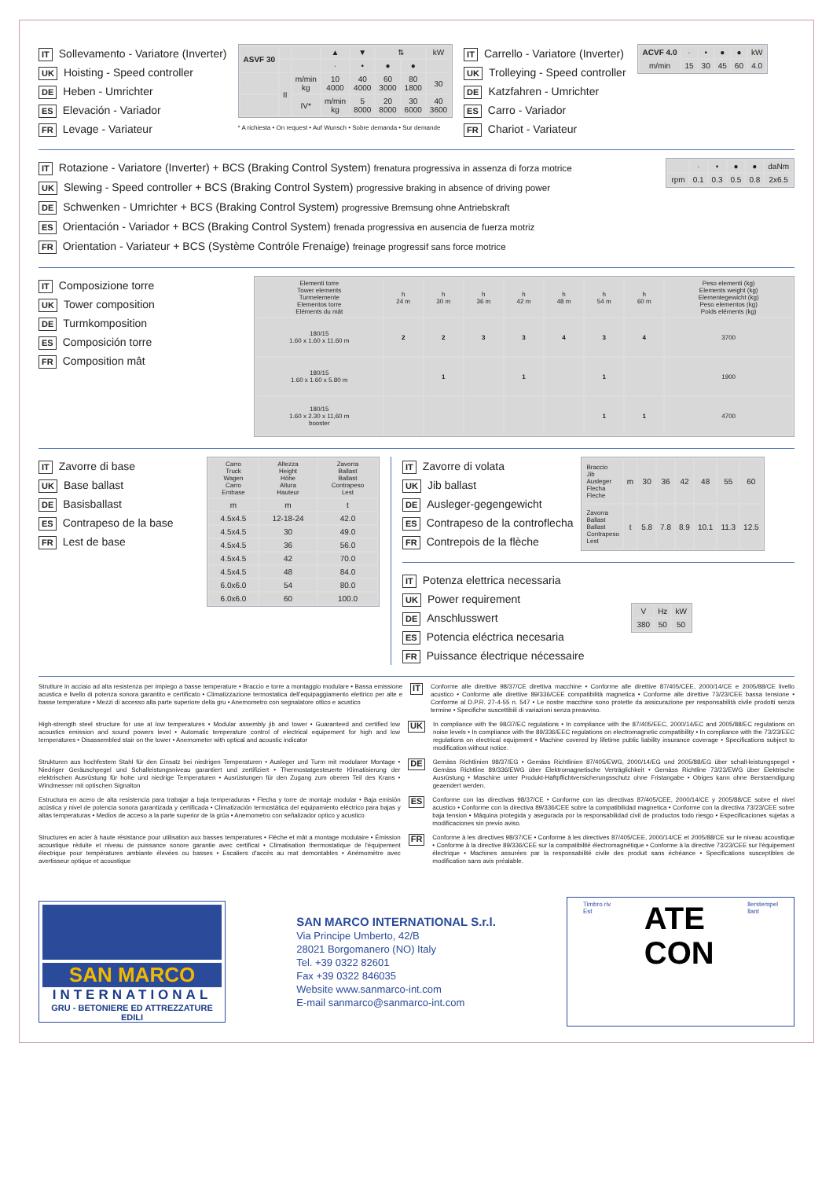IT Sollevamento - Variatore (Inverter)
UK Hoisting - Speed controller
DE Heben - Umrichter
ES Elevación - Variador
FR Levage - Variateur
| ASVF 30 | | | ▲ | ▼ | ⇅ | | kW |
| --- | --- | --- | --- | --- | --- | --- | --- |
| | | | · | • | ● | ● | |
| | II | m/min kg | 10 4000 | 40 4000 | 60 3000 | 80 1800 | 30 |
| | | IV* | m/min kg | 5 8000 | 20 8000 | 30 6000 | 40 3600 |
* A richiesta • On request • Auf Wunsch • Sobre demanda • Sur demande
IT Carrello - Variatore (Inverter)
UK Trolleying - Speed controller
DE Katzfahren - Umrichter
ES Carro - Variador
FR Chariot - Variateur
| ACVF 4.0 | · | • | ● | ● | kW |
| m/min | 15 | 30 | 45 | 60 | 4.0 |
IT Rotazione - Variatore (Inverter) + BCS (Braking Control System) frenatura progressiva in assenza di forza motrice
UK Slewing - Speed controller + BCS (Braking Control System) progressive braking in absence of driving power
DE Schwenken - Umrichter + BCS (Braking Control System) progressive Bremsung ohne Antriebskraft
ES Orientación - Variador + BCS (Braking Control System) frenada progressiva en ausencia de fuerza motriz
FR Orientation - Variateur + BCS (Système Contróle Frenaige) freinage progressif sans force motrice
| | · | • | ● | ● | daNm |
| rpm | 0.1 | 0.3 | 0.5 | 0.8 | 2x6.5 |
IT Composizione torre
UK Tower composition
DE Turmkomposition
ES Composición torre
FR Composition mât
| Elementi torre Tower elements Turmelemente Elementos torre Eléments du mât | h 24 m | h 30 m | h 36 m | h 42 m | h 48 m | h 54 m | h 60 m | Peso elementi (kg) Elements weight (kg) Elementegewicht (kg) Peso elementos (kg) Poids eléments (kg) |
| --- | --- | --- | --- | --- | --- | --- | --- | --- |
| 180/15 1.60 x 1.60 x 11.60 m | 2 | 2 | 3 | 3 | 4 | 3 | 4 | 3700 |
| 180/15 1.60 x 1.60 x 5.80 m | | 1 | | 1 | | 1 | | 1900 |
| 180/15 1.60 x 2.30 x 11,60 m booster | | | | | | 1 | 1 | 4700 |
IT Zavorre di base
UK Base ballast
DE Basisballast
ES Contrapeso de la base
FR Lest de base
| Carro Truck Wagen Carro Embase | Altezza Height Höhe Altura Hauteur | Zavorra Ballast Ballast Contrapeso Lest |
| --- | --- | --- |
| m | m | t |
| 4.5x4.5 | 12-18-24 | 42.0 |
| 4.5x4.5 | 30 | 49.0 |
| 4.5x4.5 | 36 | 56.0 |
| 4.5x4.5 | 42 | 70.0 |
| 4.5x4.5 | 48 | 84.0 |
| 6.0x6.0 | 54 | 80.0 |
| 6.0x6.0 | 60 | 100.0 |
IT Zavorre di volata
UK Jib ballast
DE Ausleger-gegengewicht
ES Contrapeso de la controflecha
FR Contrepois de la flèche
| Braccio Jib Ausleger Flecha Fleche | m | 30 | 36 | 42 | 48 | 55 | 60 |
| Zavorra Ballast Ballast Contrapeso Lest | t | 5.8 | 7.8 | 8.9 | 10.1 | 11.3 | 12.5 |
IT Potenza elettrica necessaria
UK Power requirement
DE Anschlusswert
ES Potencia eléctrica necesaria
FR Puissance électrique nécessaire
| V | Hz | kW |
| 380 | 50 | 50 |
Strutture in acciaio ad alta resistenza per impiego a basse temperature • Braccio e torre a montaggio modulare • Bassa emissione acustica e livello di potenza sonora garantito e certificato • Climatizzazione termostatica dell'equipaggiamento elettrico per alte e basse temperature • Mezzi di accesso alla parte superiore della gru • Anemometro con segnalatore ottico e acustico
IT
Conforme alle direttive 98/37/CE direttiva macchine • Conforme alle direttive 87/405/CEE, 2000/14/CE e 2005/88/CE livello acustico • Conforme alle direttive 89/336/CEE compatibilità magnetica • Conforme alle direttive 73/23/CEE bassa tensione • Conforme al D.P.R. 27-4-55 n. 547 • Le nostre macchine sono protette da assicurazione per responsabilità civile prodotti senza termine • Specifiche suscettibili di variazioni senza preavviso.
High-strength steel structure for use at low temperatures • Modular assembly jib and tower • Guaranteed and certified low acoustics emission and sound powers level • Automatic temperature control of electrical equipement for high and low temperatures • Disassembled stair on the tower • Anemometer with optical and acoustic indicator
UK
In compliance with the 98/37/EC regulations • In compliance with the 87/405/EEC, 2000/14/EC and 2005/88/EC regulations on noise levels • In compliance with the 89/336/EEC regulations on electromagnetic compatibility • In compliance with the 73/23/EEC regulations on electrical equipment • Machine covered by lifetime public liability insurance coverage • Specifications subject to modification without notice.
Strukturen aus hochfestem Stahl für den Einsatz bei niedrigen Temperaturen • Ausleger und Turm mit modularer Montage • Niedriger Geräuschpegel und Schalleistungsniveau garantiert und zertifiziert • Thermostatgesteuerte Klimatisierung der elektrischen Ausrüstung für hohe und niedrige Temperaturen • Ausrüstungen für den Zugang zum oberen Teil des Krans • Windmesser mit optischen Signalton
DE
Gemäss Richtlinien 98/37/EG • Gemäss Richtlinien 87/405/EWG, 2000/14/EG und 2005/88/EG über schall-leistungspegel • Gemäss Richtline 89/336/EWG über Elektromagnetische Verträglichkeit • Gemäss Richtline 73/23/EWG über Elektrische Ausrüstung • Maschine unter Produkt-Haftpflichtversicherungsschutz ohne Fristangabe • Obiges kann ohne Berstaendigung geaendert werden.
Estructura en acero de alta resistencia para trabajar a baja temperaduras • Flecha y torre de montaje modular • Baja emisión acústica y nivel de potencia sonora garantizada y certificada • Climatización termostática del equipamiento eléctrico para bajas y altas temperaturas • Medios de acceso a la parte superior de la grúa • Anemometro con señalizador optico y acustico
ES
Conforme con las directivas 98/37/CE • Conforme con las directivas 87/405/CEE, 2000/14/CE y 2005/88/CE sobre el nivel acustico • Conforme con la directiva 89/336/CEE sobre la compatibilidad magnetica • Conforme con la directiva 73/23/CEE sobre baja tension • Máquina protegida y asegurada por la responsabilidad civil de productos todo riesgo • Especificaciones sujetas a modificaciones sin previo aviso.
Structures en acier à haute résistance pour utilisation aux basses temperatures • Flèche et mât a montage modulaire • Émission acoustique réduite et niveau de puissance sonore garantie avec certificat • Climatisation thermostatique de l'équipement électrique pour températures ambiante élevées ou basses • Escaliers d'accès au mat demontables • Anémomètre avec avertisseur optique et acoustique
FR
Conforme à les directives 98/37/CE • Conforme à les directives 87/405/CEE, 2000/14/CE et 2005/88/CE sur le niveau acoustique • Conforme à la directive 89/336/CEE sur la compatibilité électromagnétique • Conforme à la directive 73/23/CEE sur l'équipement électrique • Machines assurées par la responsabilité civile des produit sans échéance • Specifications susceptibles de modification sans avis préalable.
SAN MARCO
INTERNATIONAL
GRU - BETONIERE ED ATTREZZATURE EDILI
SAN MARCO INTERNATIONAL S.r.l.
Via Principe Umberto, 42/B
28021 Borgomanero (NO) Italy
Tel. +39 0322 82601
Fax +39 0322 846035
Website www.sanmarco-int.com
E-mail sanmarco@sanmarco-int.com
Timbro riv
Est ATE
CON llerstempel
llant